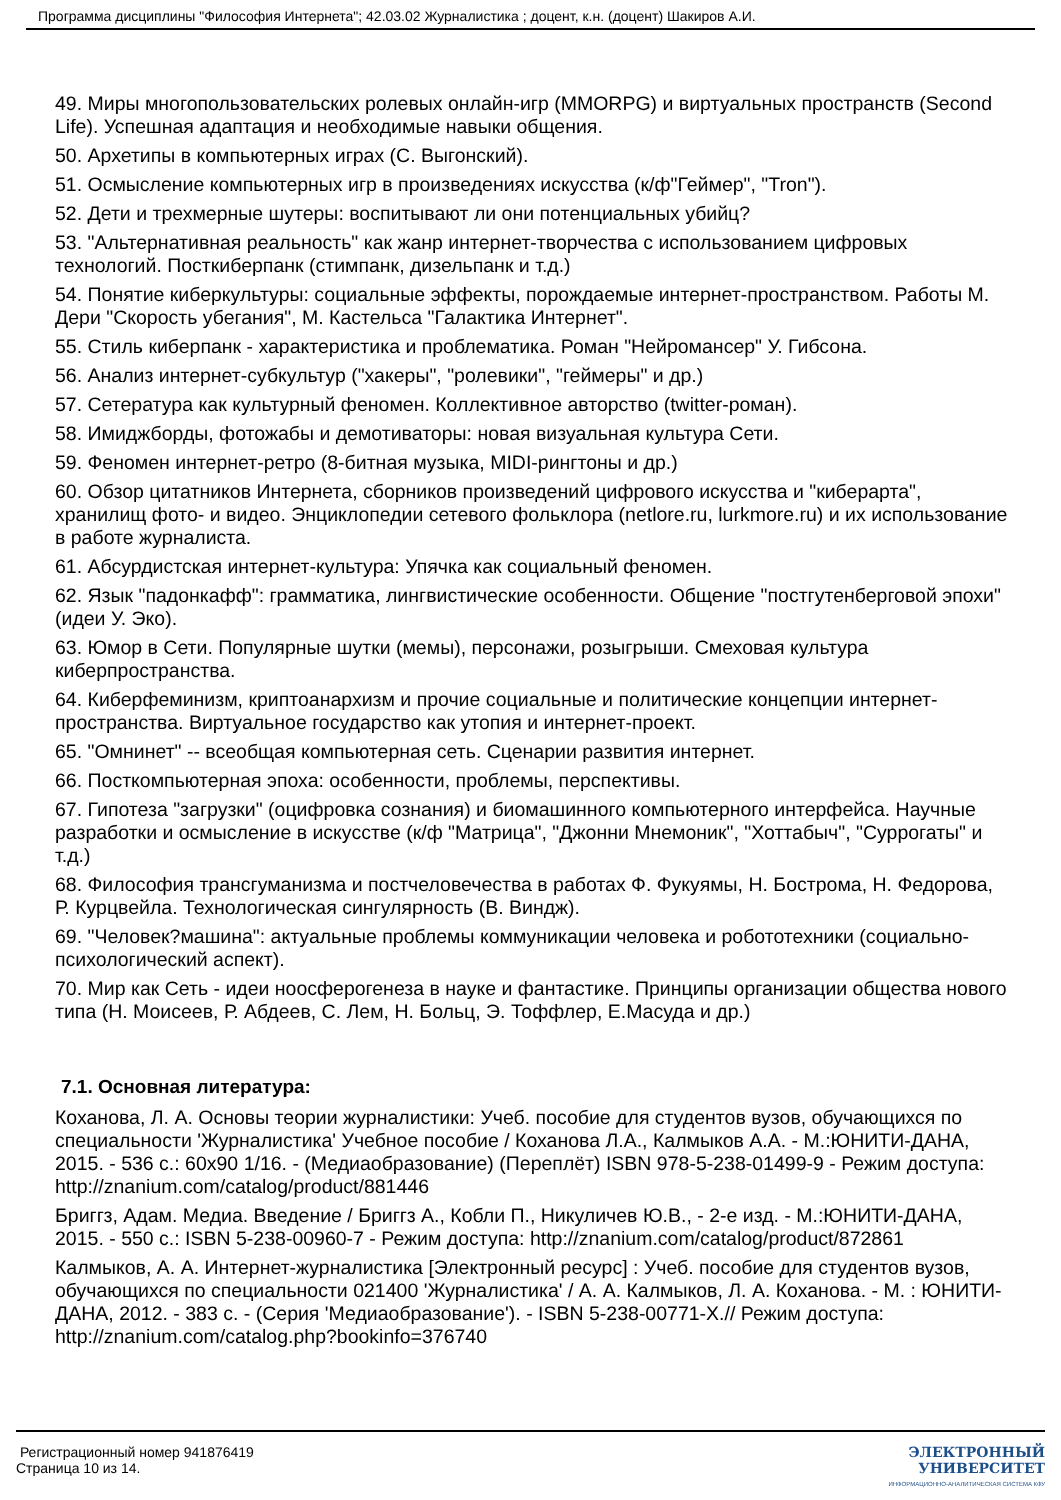Программа дисциплины "Философия Интернета"; 42.03.02 Журналистика ; доцент, к.н. (доцент) Шакиров А.И.
49. Миры многопользовательских ролевых онлайн-игр (MMORPG) и виртуальных пространств (Second Life). Успешная адаптация и необходимые навыки общения.
50. Архетипы в компьютерных играх (С. Выгонский).
51. Осмысление компьютерных игр в произведениях искусства (к/ф"Геймер", "Tron").
52. Дети и трехмерные шутеры: воспитывают ли они потенциальных убийц?
53. "Альтернативная реальность" как жанр интернет-творчества с использованием цифровых технологий. Посткиберпанк (стимпанк, дизельпанк и т.д.)
54. Понятие киберкультуры: социальные эффекты, порождаемые интернет-пространством. Работы М. Дери "Скорость убегания", М. Кастельса "Галактика Интернет".
55. Стиль киберпанк - характеристика и проблематика. Роман "Нейромансер" У. Гибсона.
56. Анализ интернет-субкультур ("хакеры", "ролевики", "геймеры" и др.)
57. Сетература как культурный феномен. Коллективное авторство (twitter-роман).
58. Имиджборды, фотожабы и демотиваторы: новая визуальная культура Сети.
59. Феномен интернет-ретро (8-битная музыка, MIDI-рингтоны и др.)
60. Обзор цитатников Интернета, сборников произведений цифрового искусства и "киберарта", хранилищ фото- и видео. Энциклопедии сетевого фольклора (netlore.ru, lurkmore.ru) и их использование в работе журналиста.
61. Абсурдистская интернет-культура: Упячка как социальный феномен.
62. Язык "падонкафф": грамматика, лингвистические особенности. Общение "постгутенберговой эпохи" (идеи У. Эко).
63. Юмор в Сети. Популярные шутки (мемы), персонажи, розыгрыши. Смеховая культура киберпространства.
64. Киберфеминизм, криптоанархизм и прочие социальные и политические концепции интернет-пространства. Виртуальное государство как утопия и интернет-проект.
65. "Омнинет" -- всеобщая компьютерная сеть. Сценарии развития интернет.
66. Посткомпьютерная эпоха: особенности, проблемы, перспективы.
67. Гипотеза "загрузки" (оцифровка сознания) и биомашинного компьютерного интерфейса. Научные разработки и осмысление в искусстве (к/ф "Матрица", "Джонни Мнемоник", "Хоттабыч", "Суррогаты" и т.д.)
68. Философия трансгуманизма и постчеловечества в работах Ф. Фукуямы, Н. Бострома, Н. Федорова, Р. Курцвейла. Технологическая сингулярность (В. Виндж).
69. "Человек?машина": актуальные проблемы коммуникации человека и робототехники (социально-психологический аспект).
70. Мир как Сеть - идеи ноосферогенеза в науке и фантастике. Принципы организации общества нового типа (Н. Моисеев, Р. Абдеев, С. Лем, Н. Больц, Э. Тоффлер, Е.Масуда и др.)
7.1. Основная литература:
Коханова, Л. А. Основы теории журналистики: Учеб. пособие для студентов вузов, обучающихся по специальности 'Журналистика' Учебное пособие / Коханова Л.А., Калмыков А.А. - М.:ЮНИТИ-ДАНА, 2015. - 536 с.: 60x90 1/16. - (Медиаобразование) (Переплёт) ISBN 978-5-238-01499-9 - Режим доступа: http://znanium.com/catalog/product/881446
Бриггз, Адам. Медиа. Введение / Бриггз А., Кобли П., Никуличев Ю.В., - 2-е изд. - М.:ЮНИТИ-ДАНА, 2015. - 550 с.: ISBN 5-238-00960-7 - Режим доступа: http://znanium.com/catalog/product/872861
Калмыков, А. А. Интернет-журналистика [Электронный ресурс] : Учеб. пособие для студентов вузов, обучающихся по специальности 021400 'Журналистика' / А. А. Калмыков, Л. А. Коханова. - М. : ЮНИТИ-ДАНА, 2012. - 383 с. - (Серия 'Медиаобразование'). - ISBN 5-238-00771-X.// Режим доступа: http://znanium.com/catalog.php?bookinfo=376740
Регистрационный номер 941876419
Страница 10 из 14.
ЭЛЕКТРОННЫЙ
УНИВЕРСИТЕТ
ИНФОРМАЦИОННО-АНАЛИТИЧЕСКАЯ СИСТЕМА КФУ